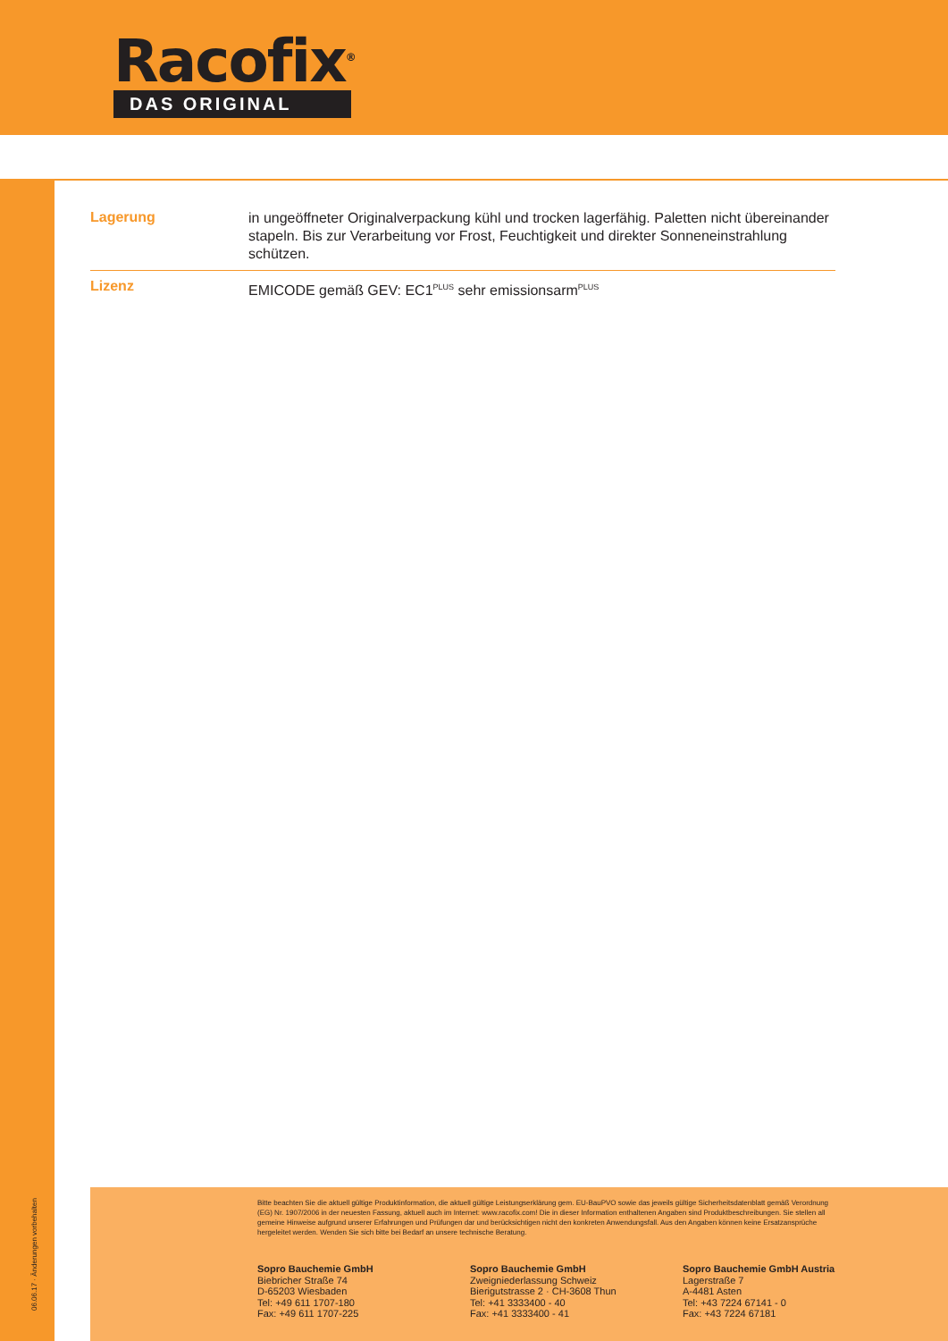Racofix<sup>®</sup>
DAS ORIGINAL
06.06.17 · Änderungen vorbehalten
Lagerung
in ungeöffneter Originalverpackung kühl und trocken lagerfähig. Paletten nicht übereinander stapeln. Bis zur Verarbeitung vor Frost, Feuchtigkeit und direkter Sonneneinstrahlung schützen.
Lizenz
EMICODE gemäß GEV: EC1<sup>PLUS</sup> sehr emissionsarm<sup>PLUS</sup>
Bitte beachten Sie die aktuell gültige Produktinformation, die aktuell gültige Leistungserklärung gem. EU-BauPVO sowie das jeweils gültige Sicherheitsdatenblatt gemäß Verordnung (EG) Nr. 1907/2006 in der neuesten Fassung, aktuell auch im Internet: www.racofix.com! Die in dieser Information enthaltenen Angaben sind Produktbeschreibungen. Sie stellen all gemeine Hinweise aufgrund unserer Erfahrungen und Prüfungen dar und berücksichtigen nicht den konkreten Anwendungsfall. Aus den Angaben können keine Ersatzansprüche hergeleitet werden. Wenden Sie sich bitte bei Bedarf an unsere technische Beratung.
Sopro Bauchemie GmbH
Biebricher Straße 74
D-65203 Wiesbaden
Tel: +49 611 1707-180
Fax: +49 611 1707-225
Sopro Bauchemie GmbH
Zweigniederlassung Schweiz
Bierigutstrasse 2 · CH-3608 Thun
Tel: +41 3333400 - 40
Fax: +41 3333400 - 41
Sopro Bauchemie GmbH Austria
Lagerstraße 7
A-4481 Asten
Tel: +43 7224 67141 - 0
Fax: +43 7224 67181